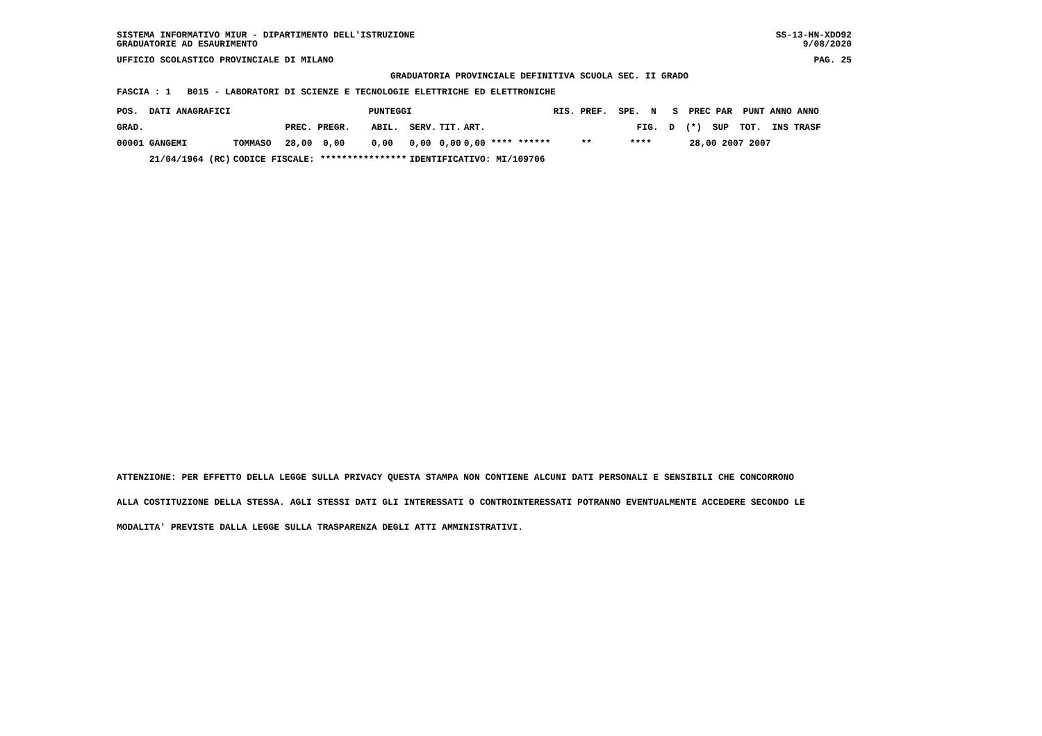SISTEMA INFORMATIVO MIUR - DIPARTIMENTO DELL'ISTRUZIONE
GRADUATORIE AD ESAURIMENTO SS-13-HN-XDO92
9/08/2020
UFFICIO SCOLASTICO PROVINCIALE DI MILANO PAG. 25
GRADUATORIA PROVINCIALE DEFINITIVA SCUOLA SEC. II GRADO
FASCIA : 1 B015 - LABORATORI DI SCIENZE E TECNOLOGIE ELETTRICHE ED ELETTRONICHE
| POS. DATI ANAGRAFICI | | PUNTEGGI | | | | | | RIS. PREF. SPE. N S PREC PAR PUNT ANNO ANNO |
| --- | --- | --- | --- | --- | --- | --- | --- | --- |
| GRAD. | | PREC. PREGR. | ABIL. | SERV. | TIT. | ART. | | FIG. D (*) SUP TOT. INS TRASF |
| 00001 GANGEMI | TOMMASO | 28,00 0,00 | 0,00 | 0,00 | 0,00 | 0,00 **** ****** | | ** **** 28,00 2007 2007 |
| 21/04/1964 (RC) | CODICE FISCALE: **************** | | | IDENTIFICATIVO: MI/109706 | | | | |
ATTENZIONE: PER EFFETTO DELLA LEGGE SULLA PRIVACY QUESTA STAMPA NON CONTIENE ALCUNI DATI PERSONALI E SENSIBILI CHE CONCORRONO ALLA COSTITUZIONE DELLA STESSA. AGLI STESSI DATI GLI INTERESSATI O CONTROINTERESSATI POTRANNO EVENTUALMENTE ACCEDERE SECONDO LE MODALITA' PREVISTE DALLA LEGGE SULLA TRASPARENZA DEGLI ATTI AMMINISTRATIVI.